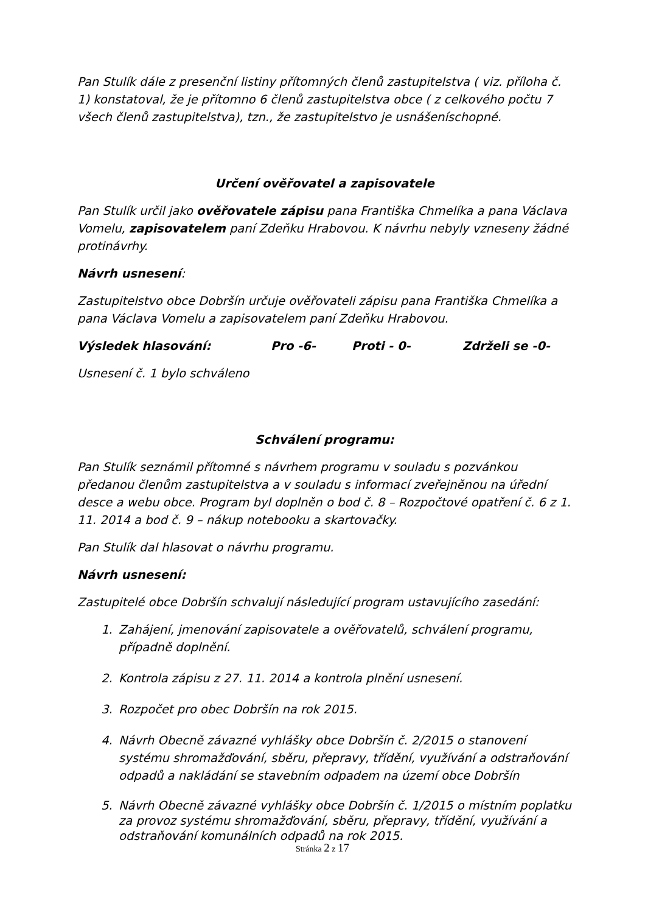Pan Stulík dále z presenční listiny přítomných členů zastupitelstva ( viz. příloha č. 1) konstatoval, že je přítomno 6 členů zastupitelstva obce ( z celkového počtu 7 všech členů zastupitelstva), tzn., že zastupitelstvo je usnášeníschopné.
Určení ověřovatel a zapisovatele
Pan Stulík určil jako ověřovatele zápisu pana Františka Chmelíka a pana Václava Vomelu, zapisovatelem paní Zdeňku Hrabovou. K návrhu nebyly vzneseny žádné protinávrhy.
Návrh usnesení:
Zastupitelstvo obce Dobršín určuje ověřovateli zápisu pana Františka Chmelíka a pana Václava Vomelu a zapisovatelem paní Zdeňku Hrabovou.
Výsledek hlasování: Pro -6- Proti - 0- Zdrželi se -0-
Usnesení č. 1 bylo schváleno
Schválení programu:
Pan Stulík seznámil přítomné s návrhem programu v souladu s pozvánkou předanou členům zastupitelstva a v souladu s informací zveřejněnou na úřední desce a webu obce. Program byl doplněn o bod č. 8 – Rozpočtové opatření č. 6 z 1. 11. 2014 a bod č. 9 – nákup notebooku a skartovačky.
Pan Stulík dal hlasovat o návrhu programu.
Návrh usnesení:
Zastupitelé obce Dobršín schvalují následující program ustavujícího zasedání:
1. Zahájení, jmenování zapisovatele a ověřovatelů, schválení programu, případně doplnění.
2. Kontrola zápisu z 27. 11. 2014 a kontrola plnění usnesení.
3. Rozpočet pro obec Dobršín na rok 2015.
4. Návrh Obecně závazné vyhlášky obce Dobršín č. 2/2015 o stanovení systému shromažďování, sběru, přepravy, třídění, využívání a odstraňování odpadů a nakládání se stavebním odpadem na území obce Dobršín
5. Návrh Obecně závazné vyhlášky obce Dobršín č. 1/2015 o místním poplatku za provoz systému shromažďování, sběru, přepravy, třídění, využívání a odstraňování komunálních odpadů na rok 2015.
Stránka 2 z 17